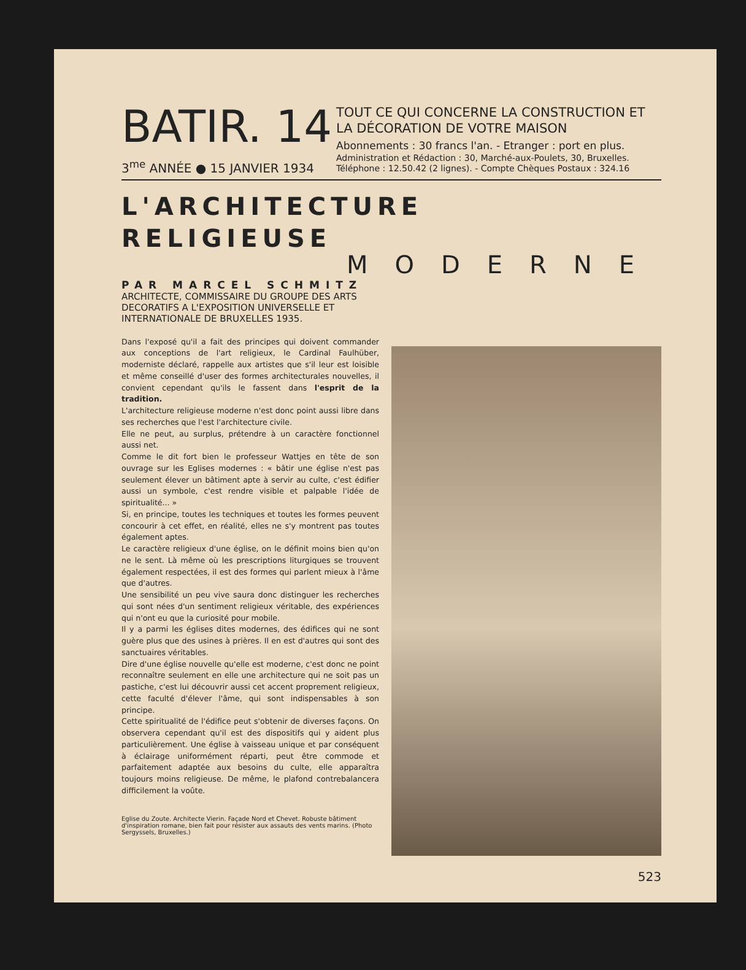BATIR. 14
3<sup>me</sup> ANNÉE ● 15 JANVIER 1934
TOUT CE QUI CONCERNE LA CONSTRUCTION ET LA DÉCORATION DE VOTRE MAISON
Abonnements : 30 francs l'an. - Etranger : port en plus.
Administration et Rédaction : 30, Marché-aux-Poulets, 30, Bruxelles.
Téléphone : 12.50.42 (2 lignes). - Compte Chèques Postaux : 324.16
L'ARCHITECTURE
RELIGIEUSE
MODERNE
PAR MARCEL SCHMITZ
ARCHITECTE, COMMISSAIRE DU GROUPE DES ARTS DECORATIFS A L'EXPOSITION UNIVERSELLE ET INTERNATIONALE DE BRUXELLES 1935.
Dans l'exposé qu'il a fait des principes qui doivent commander aux conceptions de l'art religieux, le Cardinal Faulhüber, moderniste déclaré, rappelle aux artistes que s'il leur est loisible et même conseillé d'user des formes architecturales nouvelles, il convient cependant qu'ils le fassent dans l'esprit de la tradition.
L'architecture religieuse moderne n'est donc point aussi libre dans ses recherches que l'est l'architecture civile.
Elle ne peut, au surplus, prétendre à un caractère fonctionnel aussi net.
Comme le dit fort bien le professeur Wattjes en tête de son ouvrage sur les Eglises modernes : « bâtir une église n'est pas seulement élever un bâtiment apte à servir au culte, c'est édifier aussi un symbole, c'est rendre visible et palpable l'idée de spiritualité... »
Si, en principe, toutes les techniques et toutes les formes peuvent concourir à cet effet, en réalité, elles ne s'y montrent pas toutes également aptes.
Le caractère religieux d'une église, on le définit moins bien qu'on ne le sent. Là même où les prescriptions liturgiques se trouvent également respectées, il est des formes qui parlent mieux à l'âme que d'autres.
Une sensibilité un peu vive saura donc distinguer les recherches qui sont nées d'un sentiment religieux véritable, des expériences qui n'ont eu que la curiosité pour mobile.
Il y a parmi les églises dites modernes, des édifices qui ne sont guère plus que des usines à prières. Il en est d'autres qui sont des sanctuaires véritables.
Dire d'une église nouvelle qu'elle est moderne, c'est donc ne point reconnaître seulement en elle une architecture qui ne soit pas un pastiche, c'est lui découvrir aussi cet accent proprement religieux, cette faculté d'élever l'âme, qui sont indispensables à son principe.
Cette spiritualité de l'édifice peut s'obtenir de diverses façons. On observera cependant qu'il est des dispositifs qui y aident plus particulièrement. Une église à vaisseau unique et par conséquent à éclairage uniformément réparti, peut être commode et parfaitement adaptée aux besoins du culte, elle apparaîtra toujours moins religieuse. De même, le plafond contrebalancera difficilement la voûte.
Eglise du Zoute. Architecte Vierin. Façade Nord et Chevet. Robuste bâtiment d'inspiration romane, bien fait pour résister aux assauts des vents marins. (Photo Sergyssels, Bruxelles.)
523